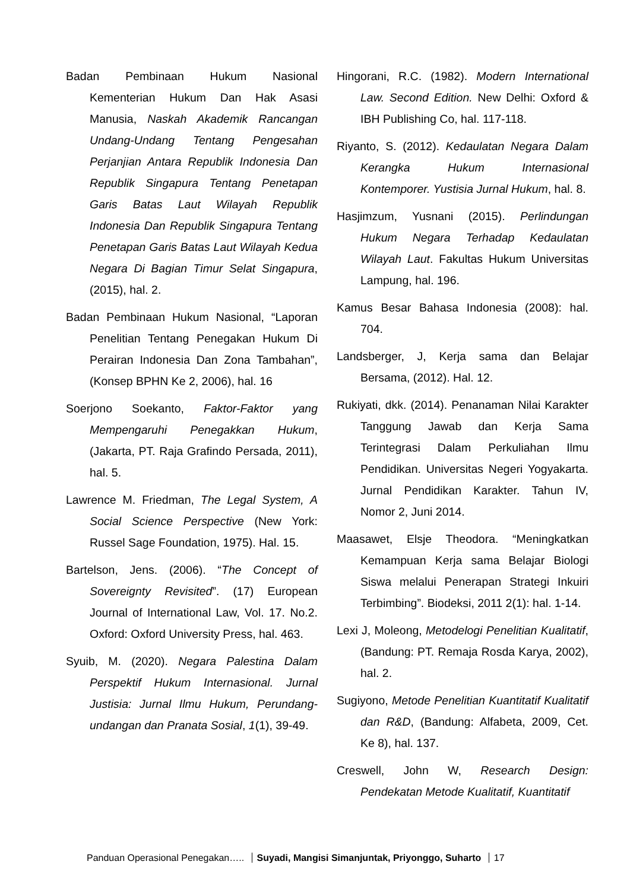Badan Pembinaan Hukum Nasional Kementerian Hukum Dan Hak Asasi Manusia, Naskah Akademik Rancangan Undang-Undang Tentang Pengesahan Perjanjian Antara Republik Indonesia Dan Republik Singapura Tentang Penetapan Garis Batas Laut Wilayah Republik Indonesia Dan Republik Singapura Tentang Penetapan Garis Batas Laut Wilayah Kedua Negara Di Bagian Timur Selat Singapura, (2015), hal. 2.
Badan Pembinaan Hukum Nasional, “Laporan Penelitian Tentang Penegakan Hukum Di Perairan Indonesia Dan Zona Tambahan”, (Konsep BPHN Ke 2, 2006), hal. 16
Soerjono Soekanto, Faktor-Faktor yang Mempengaruhi Penegakkan Hukum, (Jakarta, PT. Raja Grafindo Persada, 2011), hal. 5.
Lawrence M. Friedman, The Legal System, A Social Science Perspective (New York: Russel Sage Foundation, 1975). Hal. 15.
Bartelson, Jens. (2006). “The Concept of Sovereignty Revisited”. (17) European Journal of International Law, Vol. 17. No.2. Oxford: Oxford University Press, hal. 463.
Syuib, M. (2020). Negara Palestina Dalam Perspektif Hukum Internasional. Jurnal Justisia: Jurnal Ilmu Hukum, Perundang-undangan dan Pranata Sosial, 1(1), 39-49.
Hingorani, R.C. (1982). Modern International Law. Second Edition. New Delhi: Oxford & IBH Publishing Co, hal. 117-118.
Riyanto, S. (2012). Kedaulatan Negara Dalam Kerangka Hukum Internasional Kontemporer. Yustisia Jurnal Hukum, hal. 8.
Hasjimzum, Yusnani (2015). Perlindungan Hukum Negara Terhadap Kedaulatan Wilayah Laut. Fakultas Hukum Universitas Lampung, hal. 196.
Kamus Besar Bahasa Indonesia (2008): hal. 704.
Landsberger, J, Kerja sama dan Belajar Bersama, (2012). Hal. 12.
Rukiyati, dkk. (2014). Penanaman Nilai Karakter Tanggung Jawab dan Kerja Sama Terintegrasi Dalam Perkuliahan Ilmu Pendidikan. Universitas Negeri Yogyakarta. Jurnal Pendidikan Karakter. Tahun IV, Nomor 2, Juni 2014.
Maasawet, Elsje Theodora. “Meningkatkan Kemampuan Kerja sama Belajar Biologi Siswa melalui Penerapan Strategi Inkuiri Terbimbing”. Biodeksi, 2011 2(1): hal. 1-14.
Lexi J, Moleong, Metodelogi Penelitian Kualitatif, (Bandung: PT. Remaja Rosda Karya, 2002), hal. 2.
Sugiyono, Metode Penelitian Kuantitatif Kualitatif dan R&D, (Bandung: Alfabeta, 2009, Cet. Ke 8), hal. 137.
Creswell, John W, Research Design: Pendekatan Metode Kualitatif, Kuantitatif
Panduan Operasional Penegakan….. Suyadi, Mangisi Simanjuntak, Priyonggo, Suharto 17